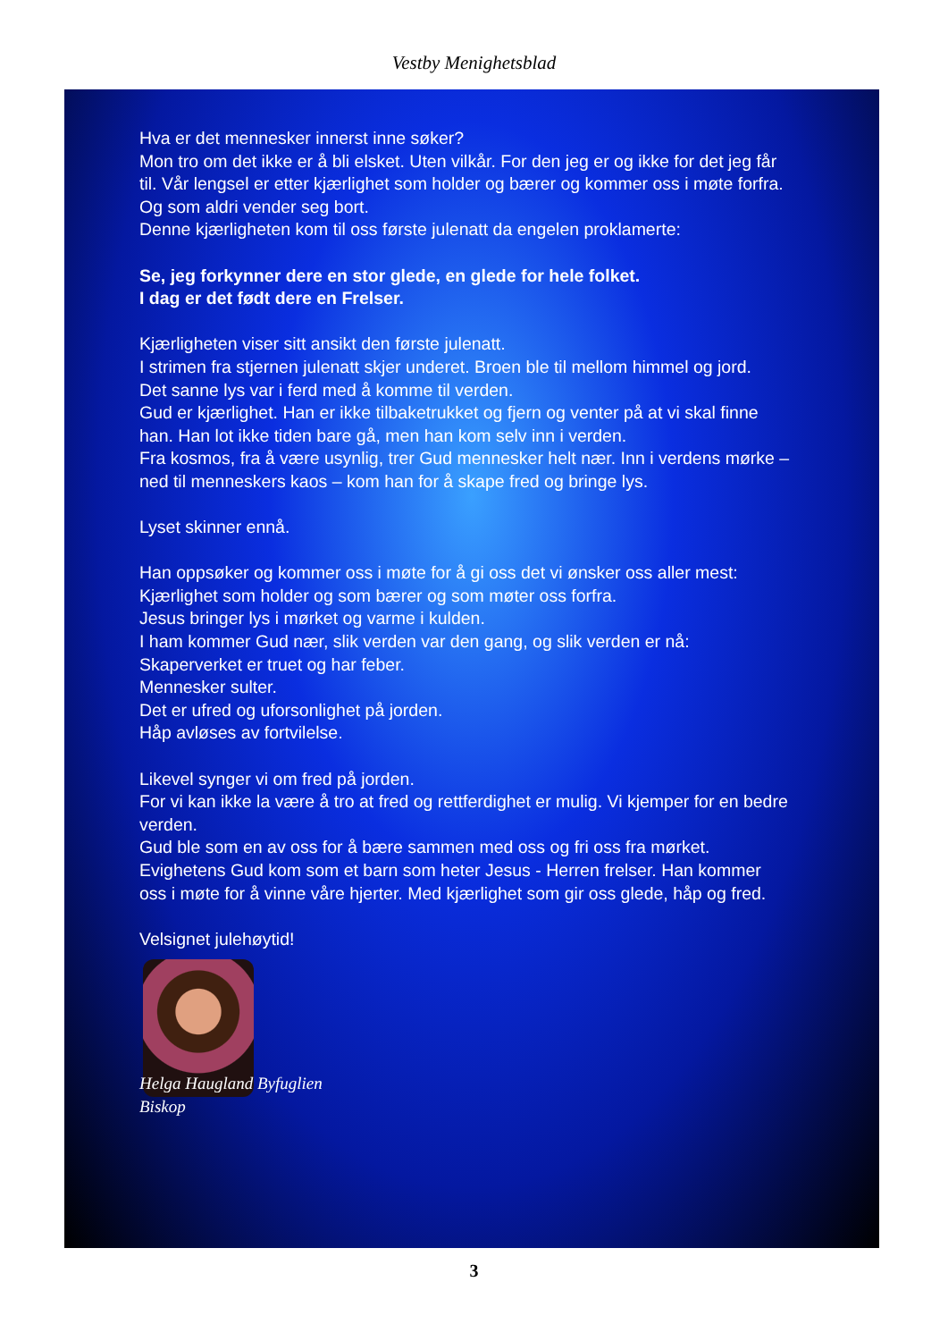Vestby Menighetsblad
Hva er det mennesker innerst inne søker?
Mon tro om det ikke er å bli elsket. Uten vilkår. For den jeg er og ikke for det jeg får til. Vår lengsel er etter kjærlighet som holder og bærer og kommer oss i møte forfra. Og som aldri vender seg bort.
Denne kjærligheten kom til oss første julenatt da engelen proklamerte:
Se, jeg forkynner dere en stor glede, en glede for hele folket.
I dag er det født dere en Frelser.
Kjærligheten viser sitt ansikt den første julenatt.
I strimen fra stjernen julenatt skjer underet. Broen ble til mellom himmel og jord.
Det sanne lys var i ferd med å komme til verden.
Gud er kjærlighet. Han er ikke tilbaketrukket og fjern og venter på at vi skal finne han. Han lot ikke tiden bare gå, men han kom selv inn i verden.
Fra kosmos, fra å være usynlig, trer Gud mennesker helt nær. Inn i verdens mørke – ned til menneskers kaos – kom han for å skape fred og bringe lys.
Lyset skinner ennå.
Han oppsøker og kommer oss i møte for å gi oss det vi ønsker oss aller mest: Kjærlighet som holder og som bærer og som møter oss forfra.
Jesus bringer lys i mørket og varme i kulden.
I ham kommer Gud nær, slik verden var den gang, og slik verden er nå:
Skaperverket er truet og har feber.
Mennesker sulter.
Det er ufred og uforsonlighet på jorden.
Håp avløses av fortvilelse.
Likevel synger vi om fred på jorden.
For vi kan ikke la være å tro at fred og rettferdighet er mulig. Vi kjemper for en bedre verden.
Gud ble som en av oss for å bære sammen med oss og fri oss fra mørket.
Evighetens Gud kom som et barn som heter Jesus - Herren frelser. Han kommer oss i møte for å vinne våre hjerter. Med kjærlighet som gir oss glede, håp og fred.
Velsignet julehøytid!
Helga Haugland Byfuglien
Biskop
3